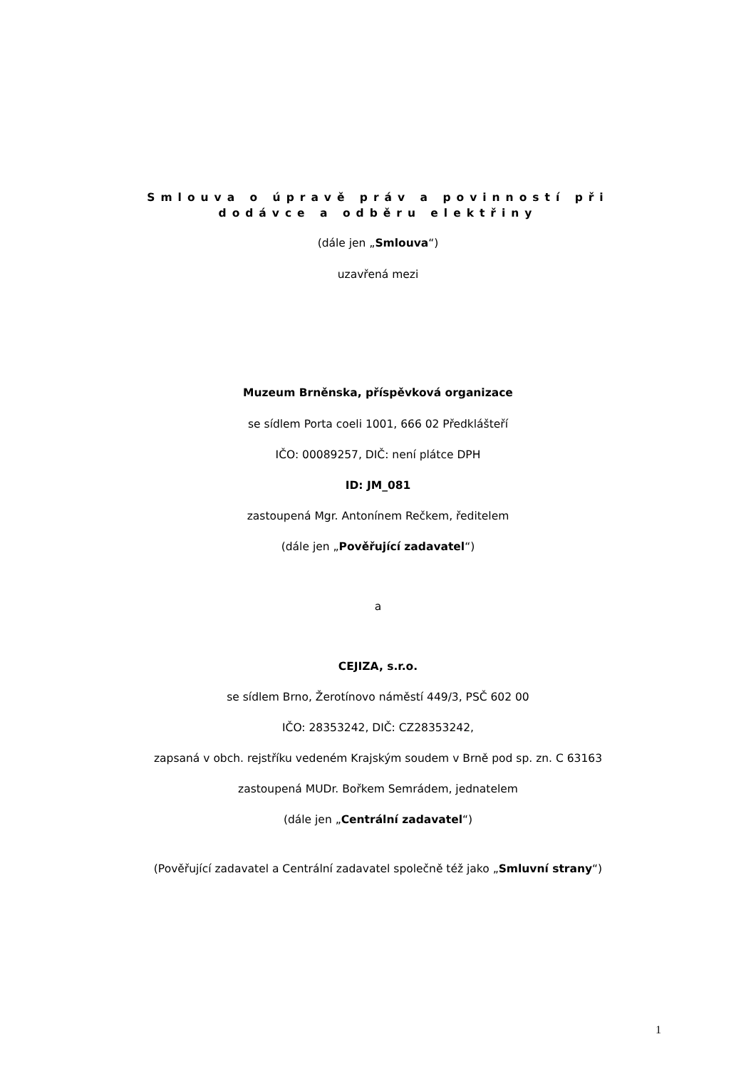Smlouva o úpravě práv a povinností při
dodávce a odběru elektřiny
(dále jen „Smlouva“)
uzavřená mezi
Muzeum Brněnska, příspěvková organizace
se sídlem Porta coeli 1001, 666 02 Předklášteří
IČO: 00089257, DIČ: není plátce DPH
ID: JM_081
zastoupená Mgr. Antonínem Rečkem, ředitelem
(dále jen „Pověřující zadavatel“)
a
CEJIZA, s.r.o.
se sídlem Brno, Žerotínovo náměstí 449/3, PSČ 602 00
IČO: 28353242, DIČ: CZ28353242,
zapsaná v obch. rejstříku vedeném Krajským soudem v Brně pod sp. zn. C 63163
zastoupená MUDr. Bořkem Semrádem, jednatelem
(dále jen „Centrální zadavatel“)
(Pověřující zadavatel a Centrální zadavatel společně též jako „Smluvní strany“)
1